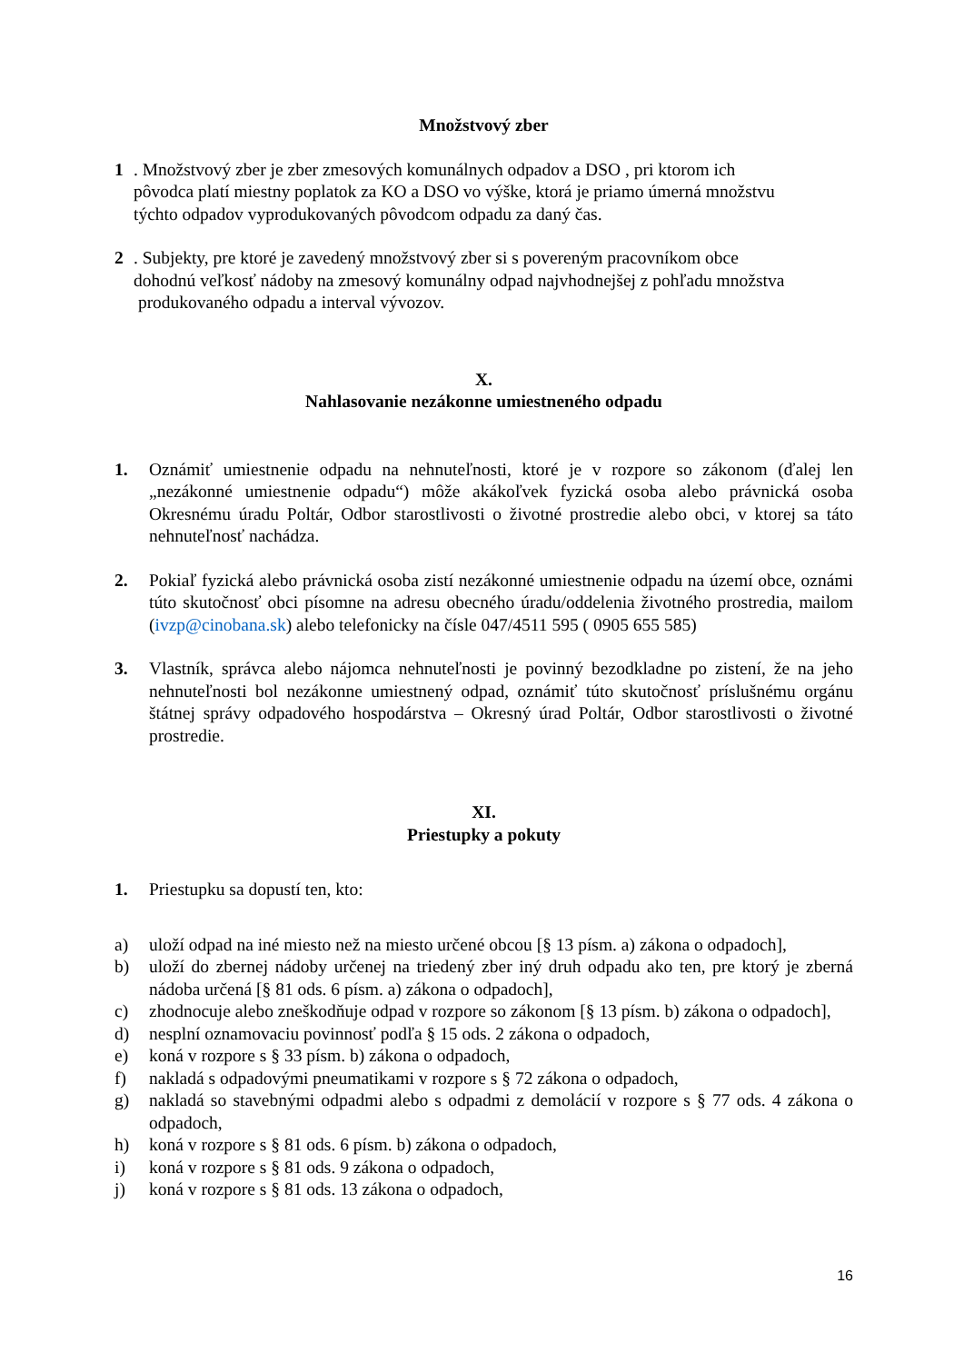Množstvový zber
1 . Množstvový zber je zber zmesových komunálnych odpadov a DSO , pri ktorom ich
pôvodca platí miestny poplatok za KO a DSO vo výške, ktorá je priamo úmerná množstvu
týchto odpadov vyprodukovaných pôvodcom odpadu za daný čas.
2 . Subjekty, pre ktoré je zavedený množstvový zber si s povereným pracovníkom obce
dohodnú veľkosť nádoby na zmesový komunálny odpad najvhodnejšej z pohľadu množstva
produkovaného odpadu a interval vývozov.
X.
Nahlasovanie nezákonne umiestneného odpadu
1. Oznámiť umiestnenie odpadu na nehnuteľnosti, ktoré je v rozpore so zákonom (ďalej len „nezákonné umiestnenie odpadu“) môže akákoľvek fyzická osoba alebo právnická osoba Okresnému úradu Poltár, Odbor starostlivosti o životné prostredie alebo obci, v ktorej sa táto nehnuteľnosť nachádza.
2. Pokiaľ fyzická alebo právnická osoba zistí nezákonné umiestnenie odpadu na území obce, oznámi túto skutočnosť obci písomne na adresu obecného úradu/oddelenia životného prostredia, mailom (ivzp@cinobana.sk) alebo telefonicky na čísle 047/4511 595 ( 0905 655 585)
3. Vlastník, správca alebo nájomca nehnuteľnosti je povinný bezodkladne po zistení, že na jeho nehnuteľnosti bol nezákonne umiestnený odpad, oznámiť túto skutočnosť príslušnému orgánu štátnej správy odpadového hospodárstva – Okresný úrad Poltár, Odbor starostlivosti o životné prostredie.
XI.
Priestupky a pokuty
1. Priestupku sa dopustí ten, kto:
a) uloží odpad na iné miesto než na miesto určené obcou [§ 13 písm. a) zákona o odpadoch],
b) uloží do zbernej nádoby určenej na triedený zber iný druh odpadu ako ten, pre ktorý je zberná nádoba určená [§ 81 ods. 6 písm. a) zákona o odpadoch],
c) zhodnocuje alebo zneškodňuje odpad v rozpore so zákonom [§ 13 písm. b) zákona o odpadoch],
d) nesplní oznamovaciu povinnosť podľa § 15 ods. 2 zákona o odpadoch,
e) koná v rozpore s § 33 písm. b) zákona o odpadoch,
f) nakladá s odpadovými pneumatikami v rozpore s § 72 zákona o odpadoch,
g) nakladá so stavebnými odpadmi alebo s odpadmi z demolácií v rozpore s § 77 ods. 4 zákona o odpadoch,
h) koná v rozpore s § 81 ods. 6 písm. b) zákona o odpadoch,
i) koná v rozpore s § 81 ods. 9 zákona o odpadoch,
j) koná v rozpore s § 81 ods. 13 zákona o odpadoch,
16